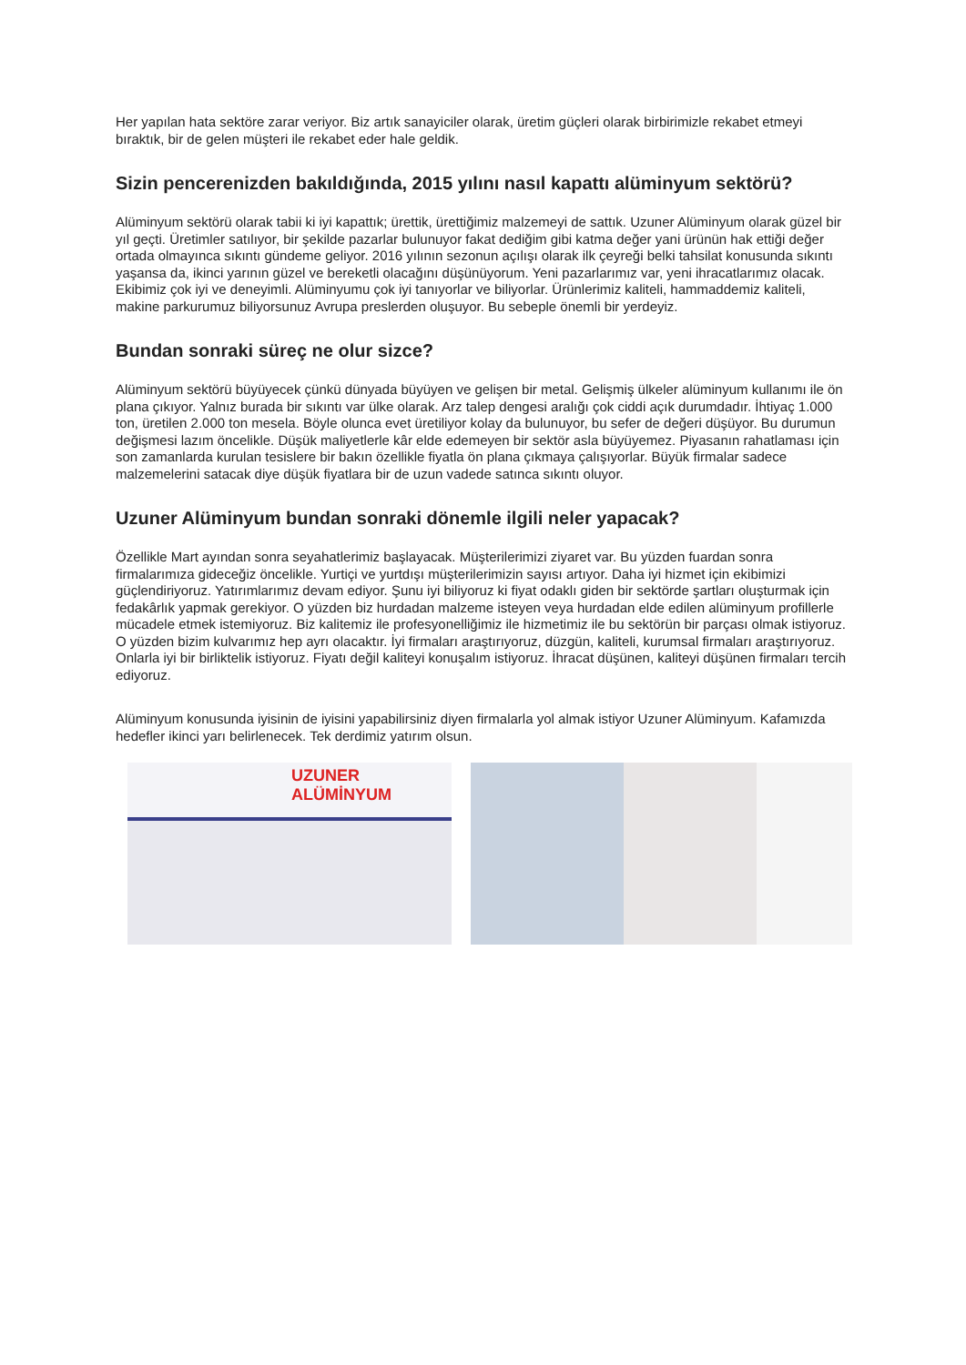Her yapılan hata sektöre zarar veriyor. Biz artık sanayiciler olarak, üretim güçleri olarak birbirimizle rekabet etmeyi bıraktık, bir de gelen müşteri ile rekabet eder hale geldik.
Sizin pencerenizden bakıldığında, 2015 yılını nasıl kapattı alüminyum sektörü?
Alüminyum sektörü olarak tabii ki iyi kapattık; ürettik, ürettiğimiz malzemeyi de sattık. Uzuner Alüminyum olarak güzel bir yıl geçti. Üretimler satılıyor, bir şekilde pazarlar bulunuyor fakat dediğim gibi katma değer yani ürünün hak ettiği değer ortada olmayınca sıkıntı gündeme geliyor. 2016 yılının sezonun açılışı olarak ilk çeyreği belki tahsilat konusunda sıkıntı yaşansa da, ikinci yarının güzel ve bereketli olacağını düşünüyorum. Yeni pazarlarımız var, yeni ihracatlarımız olacak. Ekibimiz çok iyi ve deneyimli. Alüminyumu çok iyi tanıyorlar ve biliyorlar. Ürünlerimiz kaliteli, hammaddemiz kaliteli, makine parkurumuz biliyorsunuz Avrupa preslerden oluşuyor. Bu sebeple önemli bir yerdeyiz.
Bundan sonraki süreç ne olur sizce?
Alüminyum sektörü büyüyecek çünkü dünyada büyüyen ve gelişen bir metal. Gelişmiş ülkeler alüminyum kullanımı ile ön plana çıkıyor. Yalnız burada bir sıkıntı var ülke olarak. Arz talep dengesi aralığı çok ciddi açık durumdadır. İhtiyaç 1.000 ton, üretilen 2.000 ton mesela. Böyle olunca evet üretiliyor kolay da bulunuyor, bu sefer de değeri düşüyor. Bu durumun değişmesi lazım öncelikle. Düşük maliyetlerle kâr elde edemeyen bir sektör asla büyüyemez. Piyasanın rahatlaması için son zamanlarda kurulan tesislere bir bakın özellikle fiyatla ön plana çıkmaya çalışıyorlar. Büyük firmalar sadece malzemelerini satacak diye düşük fiyatlara bir de uzun vadede satınca sıkıntı oluyor.
Uzuner Alüminyum bundan sonraki dönemle ilgili neler yapacak?
Özellikle Mart ayından sonra seyahatlerimiz başlayacak. Müşterilerimizi ziyaret var. Bu yüzden fuardan sonra firmalarımıza gideceğiz öncelikle. Yurtiçi ve yurtdışı müşterilerimizin sayısı artıyor. Daha iyi hizmet için ekibimizi güçlendiriyoruz. Yatırımlarımız devam ediyor. Şunu iyi biliyoruz ki fiyat odaklı giden bir sektörde şartları oluşturmak için fedakârlık yapmak gerekiyor. O yüzden biz hurdadan malzeme isteyen veya hurdadan elde edilen alüminyum profillerle mücadele etmek istemiyoruz. Biz kalitemiz ile profesyonelliğimiz ile hizmetimiz ile bu sektörün bir parçası olmak istiyoruz. O yüzden bizim kulvarımız hep ayrı olacaktır. İyi firmaları araştırıyoruz, düzgün, kaliteli, kurumsal firmaları araştırıyoruz. Onlarla iyi bir birliktelik istiyoruz. Fiyatı değil kaliteyi konuşalım istiyoruz. İhracat düşünen, kaliteyi düşünen firmaları tercih ediyoruz.
Alüminyum konusunda iyisinin de iyisini yapabilirsiniz diyen firmalarla yol almak istiyor Uzuner Alüminyum. Kafamızda hedefler ikinci yarı belirlenecek. Tek derdimiz yatırım olsun.
UZUNER ALÜMİNYUM